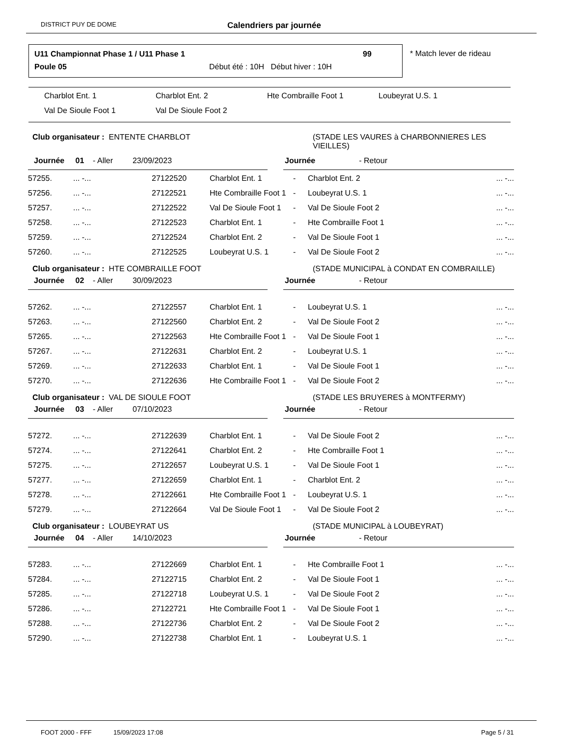DISTRICT PUY DE DOME Calendriers par journée
U11 Championnat Phase 1 / U11 Phase 1
99
Poule 05
Début été : 10H Début hiver : 10H
* Match lever de rideau
Charblot Ent. 1 Charblot Ent. 2 Hte Combraille Foot 1 Loubeyrat U.S. 1
Val De Sioule Foot 1 Val De Sioule Foot 2
Club organisateur : ENTENTE CHARBLOT
(STADE LES VAURES à CHARBONNIERES LES VIEILLES)
Journée 01 - Aller 23/09/2023 Journée - Retour
| 57255. | ... -... | 27122520 | Charblot Ent. 1 | - | Charblot Ent. 2 | ... -... |
| 57256. | ... -... | 27122521 | Hte Combraille Foot 1 | - | Loubeyrat U.S. 1 | ... -... |
| 57257. | ... -... | 27122522 | Val De Sioule Foot 1 | - | Val De Sioule Foot 2 | ... -... |
| 57258. | ... -... | 27122523 | Charblot Ent. 1 | - | Hte Combraille Foot 1 | ... -... |
| 57259. | ... -... | 27122524 | Charblot Ent. 2 | - | Val De Sioule Foot 1 | ... -... |
| 57260. | ... -... | 27122525 | Loubeyrat U.S. 1 | - | Val De Sioule Foot 2 | ... -... |
Club organisateur : HTE COMBRAILLE FOOT
(STADE MUNICIPAL à CONDAT EN COMBRAILLE)
Journée 02 - Aller 30/09/2023 Journée - Retour
| 57262. | ... -... | 27122557 | Charblot Ent. 1 | - | Loubeyrat U.S. 1 | ... -... |
| 57263. | ... -... | 27122560 | Charblot Ent. 2 | - | Val De Sioule Foot 2 | ... -... |
| 57265. | ... -... | 27122563 | Hte Combraille Foot 1 | - | Val De Sioule Foot 1 | ... -... |
| 57267. | ... -... | 27122631 | Charblot Ent. 2 | - | Loubeyrat U.S. 1 | ... -... |
| 57269. | ... -... | 27122633 | Charblot Ent. 1 | - | Val De Sioule Foot 1 | ... -... |
| 57270. | ... -... | 27122636 | Hte Combraille Foot 1 | - | Val De Sioule Foot 2 | ... -... |
Club organisateur : VAL DE SIOULE FOOT
(STADE LES BRUYERES à MONTFERMY)
Journée 03 - Aller 07/10/2023 Journée - Retour
| 57272. | ... -... | 27122639 | Charblot Ent. 1 | - | Val De Sioule Foot 2 | ... -... |
| 57274. | ... -... | 27122641 | Charblot Ent. 2 | - | Hte Combraille Foot 1 | ... -... |
| 57275. | ... -... | 27122657 | Loubeyrat U.S. 1 | - | Val De Sioule Foot 1 | ... -... |
| 57277. | ... -... | 27122659 | Charblot Ent. 1 | - | Charblot Ent. 2 | ... -... |
| 57278. | ... -... | 27122661 | Hte Combraille Foot 1 | - | Loubeyrat U.S. 1 | ... -... |
| 57279. | ... -... | 27122664 | Val De Sioule Foot 1 | - | Val De Sioule Foot 2 | ... -... |
Club organisateur : LOUBEYRAT US
(STADE MUNICIPAL à LOUBEYRAT)
Journée 04 - Aller 14/10/2023 Journée - Retour
| 57283. | ... -... | 27122669 | Charblot Ent. 1 | - | Hte Combraille Foot 1 | ... -... |
| 57284. | ... -... | 27122715 | Charblot Ent. 2 | - | Val De Sioule Foot 1 | ... -... |
| 57285. | ... -... | 27122718 | Loubeyrat U.S. 1 | - | Val De Sioule Foot 2 | ... -... |
| 57286. | ... -... | 27122721 | Hte Combraille Foot 1 | - | Val De Sioule Foot 1 | ... -... |
| 57288. | ... -... | 27122736 | Charblot Ent. 2 | - | Val De Sioule Foot 2 | ... -... |
| 57290. | ... -... | 27122738 | Charblot Ent. 1 | - | Loubeyrat U.S. 1 | ... -... |
FOOT 2000 - FFF 15/09/2023 17:08 Page 5 / 31